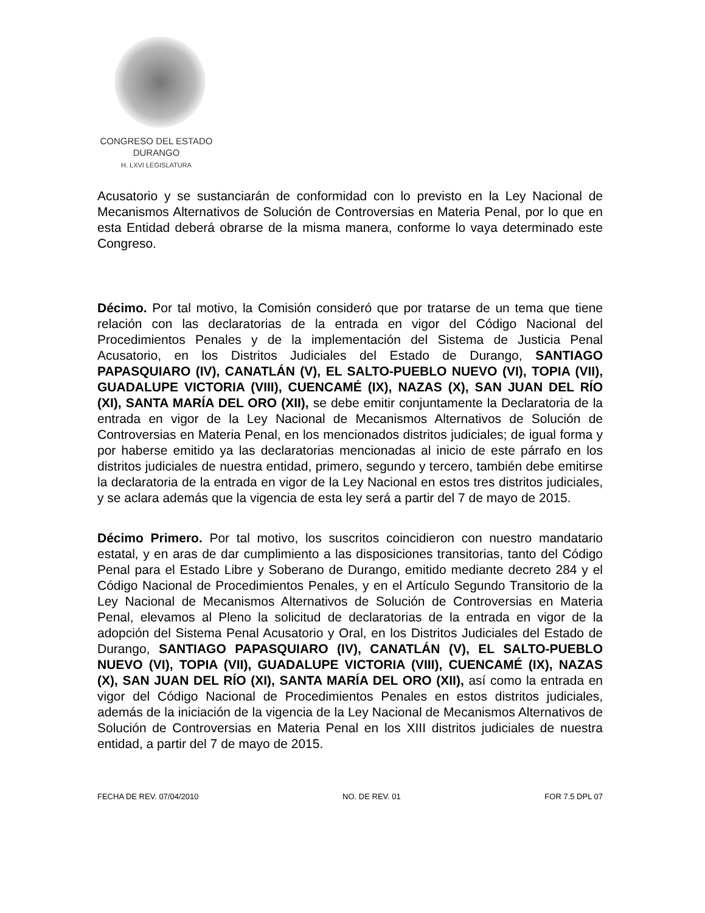CONGRESO DEL ESTADO
DURANGO
H. LXVI LEGISLATURA
Acusatorio y se sustanciarán de conformidad con lo previsto en la Ley Nacional de Mecanismos Alternativos de Solución de Controversias en Materia Penal, por lo que en esta Entidad deberá obrarse de la misma manera, conforme lo vaya determinado este Congreso.
Décimo. Por tal motivo, la Comisión consideró que por tratarse de un tema que tiene relación con las declaratorias de la entrada en vigor del Código Nacional del Procedimientos Penales y de la implementación del Sistema de Justicia Penal Acusatorio, en los Distritos Judiciales del Estado de Durango, SANTIAGO PAPASQUIARO (IV), CANATLÁN (V), EL SALTO-PUEBLO NUEVO (VI), TOPIA (VII), GUADALUPE VICTORIA (VIII), CUENCAMÉ (IX), NAZAS (X), SAN JUAN DEL RÍO (XI), SANTA MARÍA DEL ORO (XII), se debe emitir conjuntamente la Declaratoria de la entrada en vigor de la Ley Nacional de Mecanismos Alternativos de Solución de Controversias en Materia Penal, en los mencionados distritos judiciales; de igual forma y por haberse emitido ya las declaratorias mencionadas al inicio de este párrafo en los distritos judiciales de nuestra entidad, primero, segundo y tercero, también debe emitirse la declaratoria de la entrada en vigor de la Ley Nacional en estos tres distritos judiciales, y se aclara además que la vigencia de esta ley será a partir del 7 de mayo de 2015.
Décimo Primero. Por tal motivo, los suscritos coincidieron con nuestro mandatario estatal, y en aras de dar cumplimiento a las disposiciones transitorias, tanto del Código Penal para el Estado Libre y Soberano de Durango, emitido mediante decreto 284 y el Código Nacional de Procedimientos Penales, y en el Artículo Segundo Transitorio de la Ley Nacional de Mecanismos Alternativos de Solución de Controversias en Materia Penal, elevamos al Pleno la solicitud de declaratorias de la entrada en vigor de la adopción del Sistema Penal Acusatorio y Oral, en los Distritos Judiciales del Estado de Durango, SANTIAGO PAPASQUIARO (IV), CANATLÁN (V), EL SALTO-PUEBLO NUEVO (VI), TOPIA (VII), GUADALUPE VICTORIA (VIII), CUENCAMÉ (IX), NAZAS (X), SAN JUAN DEL RÍO (XI), SANTA MARÍA DEL ORO (XII), así como la entrada en vigor del Código Nacional de Procedimientos Penales en estos distritos judiciales, además de la iniciación de la vigencia de la Ley Nacional de Mecanismos Alternativos de Solución de Controversias en Materia Penal en los XIII distritos judiciales de nuestra entidad, a partir del 7 de mayo de 2015.
FECHA DE REV. 07/04/2010 NO. DE REV. 01 FOR 7.5 DPL 07